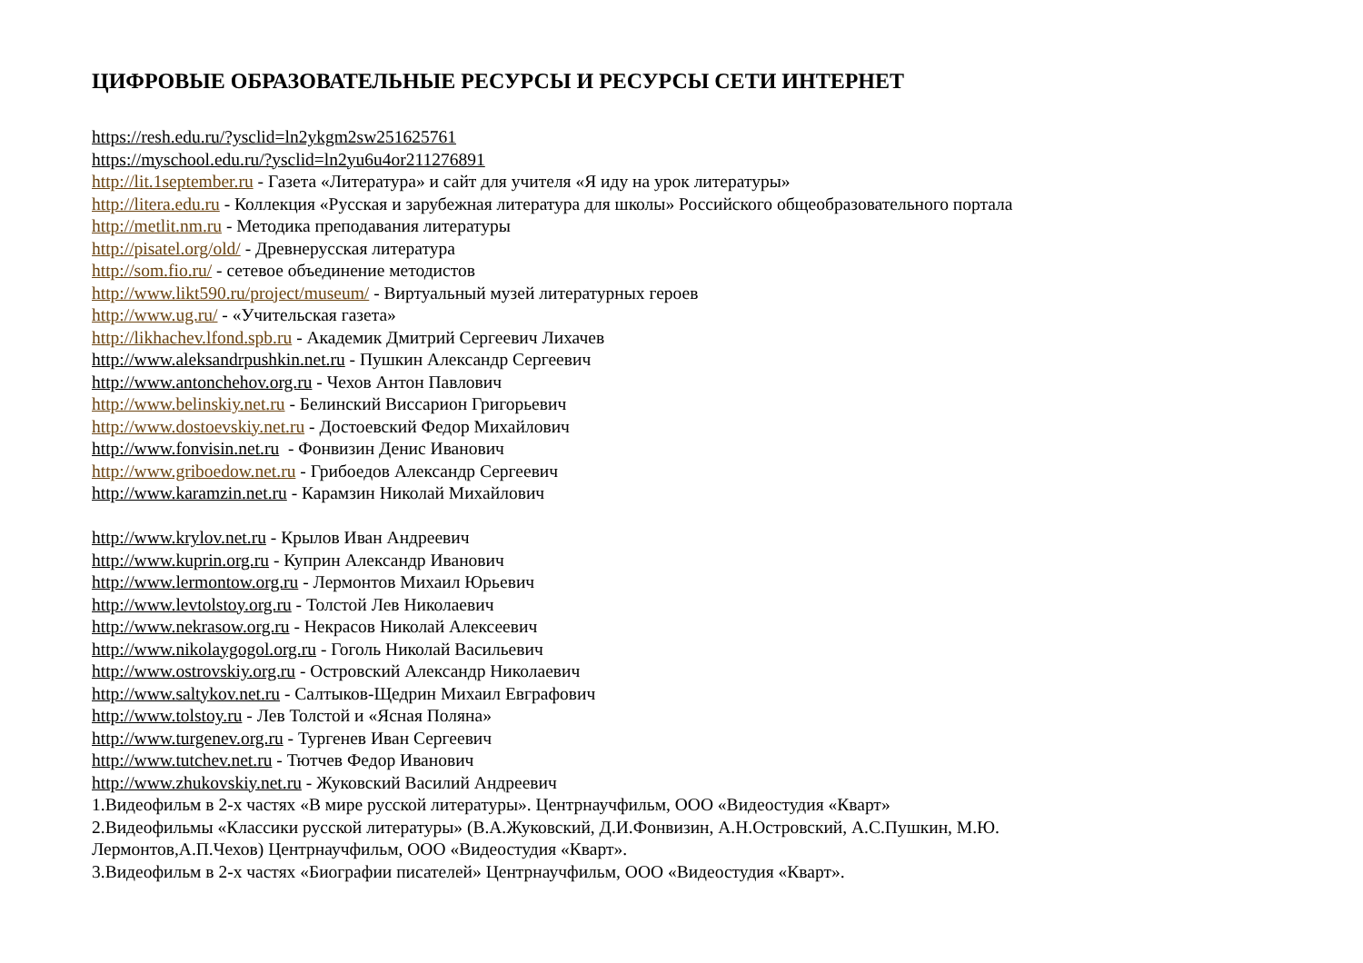ЦИФРОВЫЕ ОБРАЗОВАТЕЛЬНЫЕ РЕСУРСЫ И РЕСУРСЫ СЕТИ ИНТЕРНЕТ
https://resh.edu.ru/?ysclid=ln2ykgm2sw251625761
https://myschool.edu.ru/?ysclid=ln2yu6u4or211276891
http://lit.1september.ru - Газета «Литература» и сайт для учителя «Я иду на урок литературы»
http://litera.edu.ru - Коллекция «Русская и зарубежная литература для школы» Российского общеобразовательного портала
http://metlit.nm.ru - Методика преподавания литературы
http://pisatel.org/old/ - Древнерусская литература
http://som.fio.ru/ - сетевое объединение методистов
http://www.likt590.ru/project/museum/ - Виртуальный музей литературных героев
http://www.ug.ru/ - «Учительская газета»
http://likhachev.lfond.spb.ru - Академик Дмитрий Сергеевич Лихачев
http://www.aleksandrpushkin.net.ru - Пушкин Александр Сергеевич
http://www.antonchehov.org.ru - Чехов Антон Павлович
http://www.belinskiy.net.ru - Белинский Виссарион Григорьевич
http://www.dostoevskiy.net.ru - Достоевский Федор Михайлович
http://www.fonvisin.net.ru - Фонвизин Денис Иванович
http://www.griboedow.net.ru - Грибоедов Александр Сергеевич
http://www.karamzin.net.ru - Карамзин Николай Михайлович
http://www.krylov.net.ru - Крылов Иван Андреевич
http://www.kuprin.org.ru - Куприн Александр Иванович
http://www.lermontow.org.ru - Лермонтов Михаил Юрьевич
http://www.levtolstoy.org.ru - Толстой Лев Николаевич
http://www.nekrasow.org.ru - Некрасов Николай Алексеевич
http://www.nikolaygogol.org.ru - Гоголь Николай Васильевич
http://www.ostrovskiy.org.ru - Островский Александр Николаевич
http://www.saltykov.net.ru - Салтыков-Щедрин Михаил Евграфович
http://www.tolstoy.ru - Лев Толстой и «Ясная Поляна»
http://www.turgenev.org.ru - Тургенев Иван Сергеевич
http://www.tutchev.net.ru - Тютчев Федор Иванович
http://www.zhukovskiy.net.ru - Жуковский Василий Андреевич
1.Видеофильм в 2-х частях «В мире русской литературы». Центрнаучфильм, ООО «Видеостудия «Кварт»
2.Видеофильмы «Классики русской литературы» (В.А.Жуковский, Д.И.Фонвизин, А.Н.Островский, А.С.Пушкин, М.Ю.
Лермонтов,А.П.Чехов) Центрнаучфильм, ООО «Видеостудия «Кварт».
3.Видеофильм в 2-х частях «Биографии писателей» Центрнаучфильм, ООО «Видеостудия «Кварт».